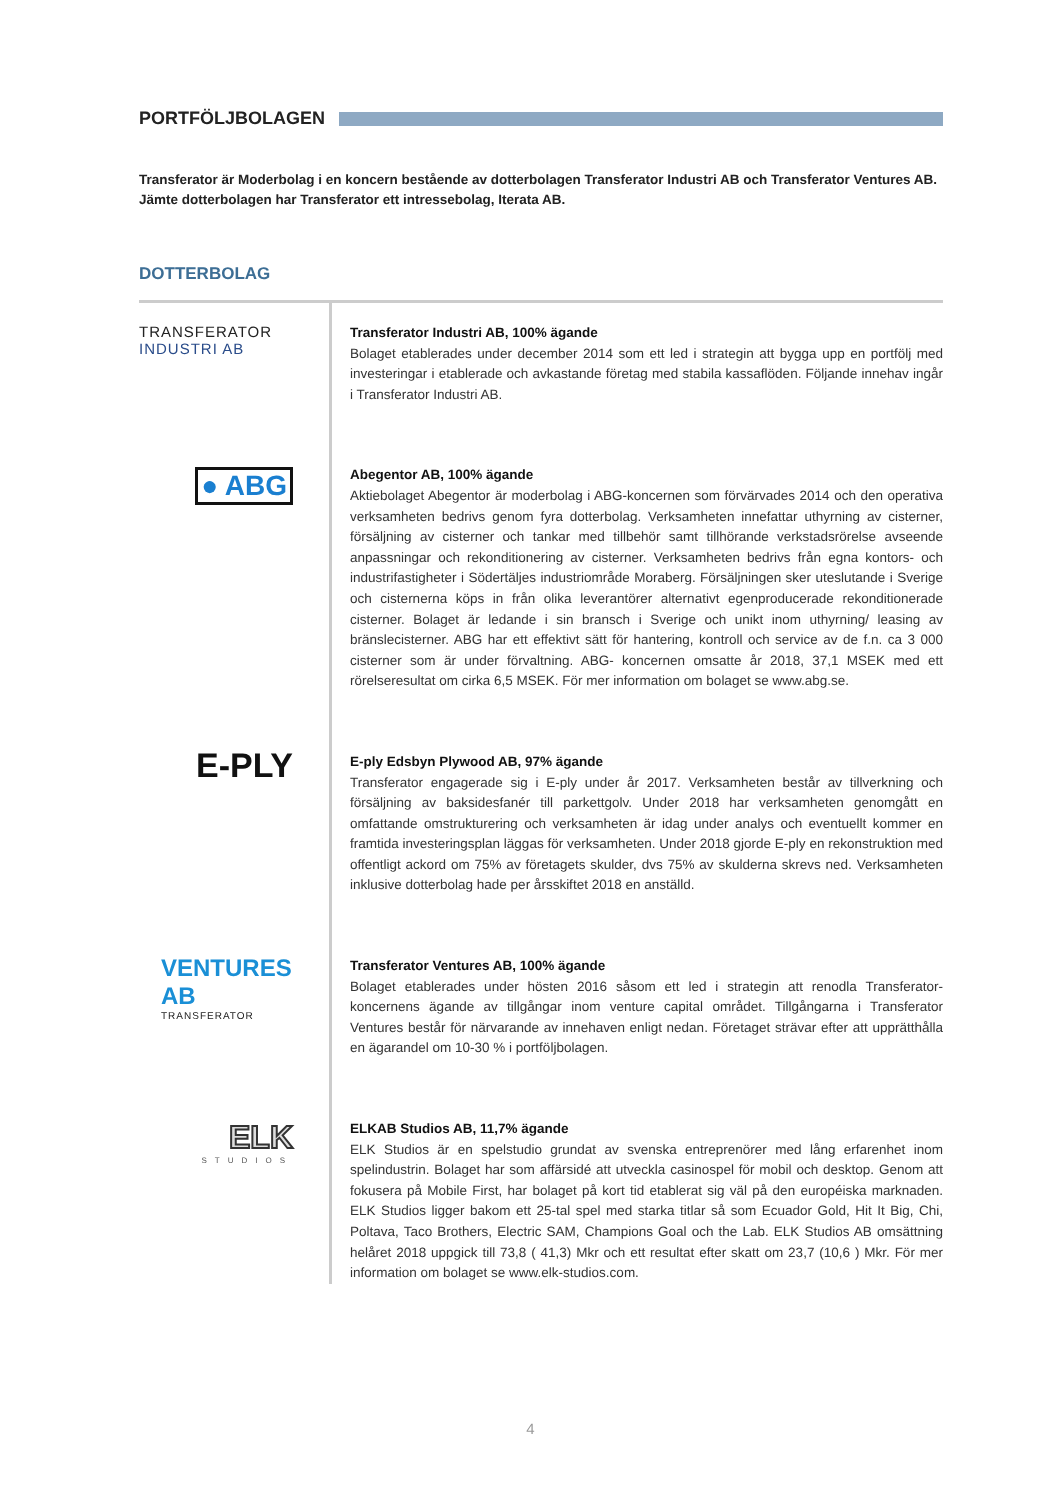PORTFÖLJBOLAGEN
Transferator är Moderbolag i en koncern bestående av dotterbolagen Transferator Industri AB och Transferator Ventures AB. Jämte dotterbolagen har Transferator ett intressebolag, Iterata AB.
DOTTERBOLAG
TRANSFERATOR
INDUSTRI AB
Transferator Industri AB, 100% ägande
Bolaget etablerades under december 2014 som ett led i strategin att bygga upp en portfölj med investeringar i etablerade och avkastande företag med stabila kassaflöden. Följande innehav ingår i Transferator Industri AB.
● ABG
Abegentor AB, 100% ägande
Aktiebolaget Abegentor är moderbolag i ABG-koncernen som förvärvades 2014 och den operativa verksamheten bedrivs genom fyra dotterbolag. Verksamheten innefattar uthyrning av cisterner, försäljning av cisterner och tankar med tillbehör samt tillhörande verkstadsrörelse avseende anpassningar och rekonditionering av cisterner. Verksamheten bedrivs från egna kontors- och industrifastigheter i Södertäljes industriområde Moraberg. Försäljningen sker uteslutande i Sverige och cisternerna köps in från olika leverantörer alternativt egenproducerade rekonditionerade cisterner. Bolaget är ledande i sin bransch i Sverige och unikt inom uthyrning/ leasing av bränslecisterner. ABG har ett effektivt sätt för hantering, kontroll och service av de f.n. ca 3 000 cisterner som är under förvaltning. ABG- koncernen omsatte år 2018, 37,1 MSEK med ett rörelseresultat om cirka 6,5 MSEK. För mer information om bolaget se www.abg.se.
E-PLY
E-ply Edsbyn Plywood AB, 97% ägande
Transferator engagerade sig i E-ply under år 2017. Verksamheten består av tillverkning och försäljning av baksidesfanér till parkettgolv. Under 2018 har verksamheten genomgått en omfattande omstrukturering och verksamheten är idag under analys och eventuellt kommer en framtida investeringsplan läggas för verksamheten. Under 2018 gjorde E-ply en rekonstruktion med offentligt ackord om 75% av företagets skulder, dvs 75% av skulderna skrevs ned. Verksamheten inklusive dotterbolag hade per årsskiftet 2018 en anställd.
VENTURES AB
TRANSFERATOR
Transferator Ventures AB, 100% ägande
Bolaget etablerades under hösten 2016 såsom ett led i strategin att renodla Transferator-koncernens ägande av tillgångar inom venture capital området. Tillgångarna i Transferator Ventures består för närvarande av innehaven enligt nedan. Företaget strävar efter att upprätthålla en ägarandel om 10-30 % i portföljbolagen.
ELK
STUDIOS
ELKAB Studios AB, 11,7% ägande
ELK Studios är en spelstudio grundat av svenska entreprenörer med lång erfarenhet inom spelindustrin. Bolaget har som affärsidé att utveckla casinospel för mobil och desktop. Genom att fokusera på Mobile First, har bolaget på kort tid etablerat sig väl på den européiska marknaden. ELK Studios ligger bakom ett 25-tal spel med starka titlar så som Ecuador Gold, Hit It Big, Chi, Poltava, Taco Brothers, Electric SAM, Champions Goal och the Lab. ELK Studios AB omsättning helåret 2018 uppgick till 73,8 ( 41,3) Mkr och ett resultat efter skatt om 23,7 (10,6 ) Mkr. För mer information om bolaget se www.elk-studios.com.
4